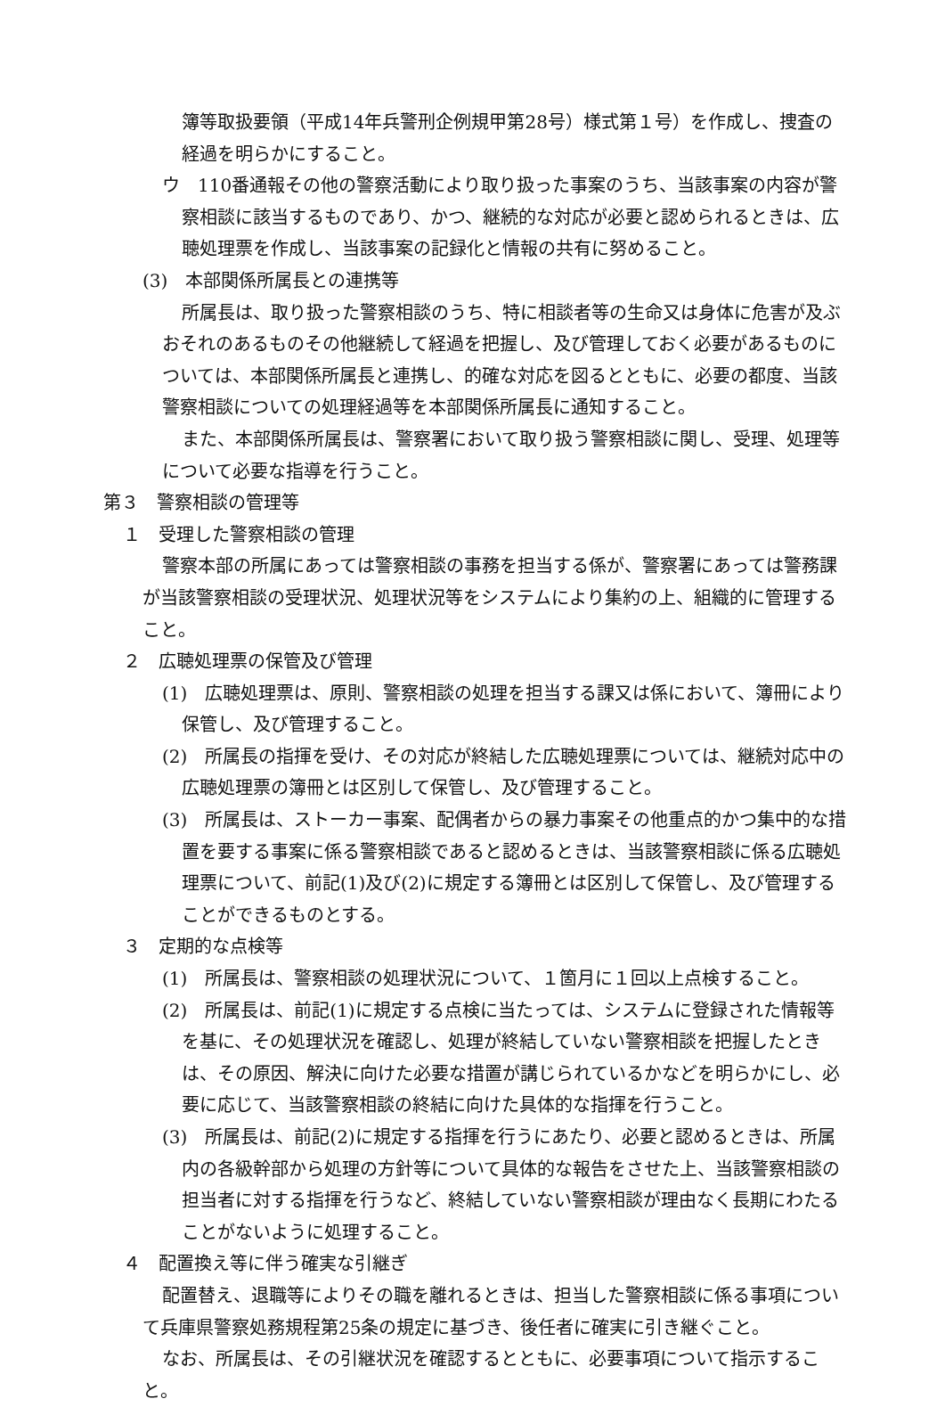簿等取扱要領（平成14年兵警刑企例規甲第28号）様式第１号）を作成し、捜査の経過を明らかにすること。
ウ　110番通報その他の警察活動により取り扱った事案のうち、当該事案の内容が警察相談に該当するものであり、かつ、継続的な対応が必要と認められるときは、広聴処理票を作成し、当該事案の記録化と情報の共有に努めること。
(3)　本部関係所属長との連携等
所属長は、取り扱った警察相談のうち、特に相談者等の生命又は身体に危害が及ぶおそれのあるものその他継続して経過を把握し、及び管理しておく必要があるものについては、本部関係所属長と連携し、的確な対応を図るとともに、必要の都度、当該警察相談についての処理経過等を本部関係所属長に通知すること。
また、本部関係所属長は、警察署において取り扱う警察相談に関し、受理、処理等について必要な指導を行うこと。
第３　警察相談の管理等
１　受理した警察相談の管理
警察本部の所属にあっては警察相談の事務を担当する係が、警察署にあっては警務課が当該警察相談の受理状況、処理状況等をシステムにより集約の上、組織的に管理すること。
２　広聴処理票の保管及び管理
(1)　広聴処理票は、原則、警察相談の処理を担当する課又は係において、簿冊により保管し、及び管理すること。
(2)　所属長の指揮を受け、その対応が終結した広聴処理票については、継続対応中の広聴処理票の簿冊とは区別して保管し、及び管理すること。
(3)　所属長は、ストーカー事案、配偶者からの暴力事案その他重点的かつ集中的な措置を要する事案に係る警察相談であると認めるときは、当該警察相談に係る広聴処理票について、前記(1)及び(2)に規定する簿冊とは区別して保管し、及び管理することができるものとする。
３　定期的な点検等
(1)　所属長は、警察相談の処理状況について、１箇月に１回以上点検すること。
(2)　所属長は、前記(1)に規定する点検に当たっては、システムに登録された情報等を基に、その処理状況を確認し、処理が終結していない警察相談を把握したときは、その原因、解決に向けた必要な措置が講じられているかなどを明らかにし、必要に応じて、当該警察相談の終結に向けた具体的な指揮を行うこと。
(3)　所属長は、前記(2)に規定する指揮を行うにあたり、必要と認めるときは、所属内の各級幹部から処理の方針等について具体的な報告をさせた上、当該警察相談の担当者に対する指揮を行うなど、終結していない警察相談が理由なく長期にわたることがないように処理すること。
４　配置換え等に伴う確実な引継ぎ
配置替え、退職等によりその職を離れるときは、担当した警察相談に係る事項について兵庫県警察処務規程第25条の規定に基づき、後任者に確実に引き継ぐこと。
なお、所属長は、その引継状況を確認するとともに、必要事項について指示すること。